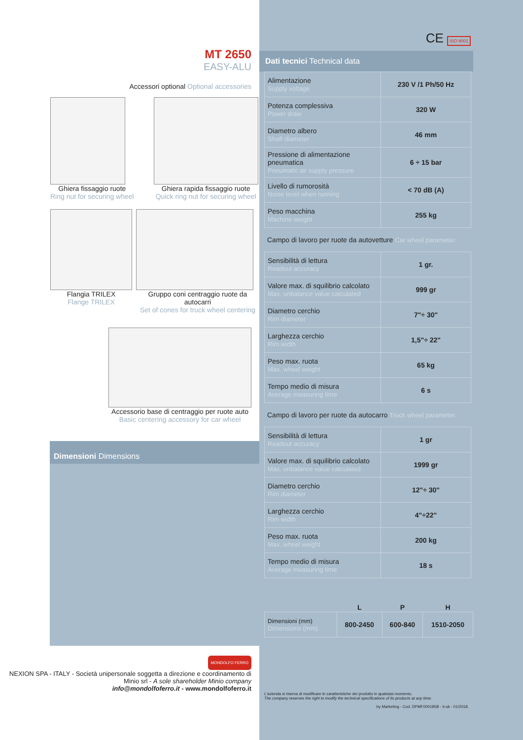MT 2650
EASY-ALU
Accessori optional Optional accessories
Ghiera fissaggio ruote
Ring nut for securing wheel
Ghiera rapida fissaggio ruote
Quick ring nut for securing wheel
Flangia TRILEX
Flange TRILEX
Gruppo coni centraggio ruote da autocarri
Set of cones for truck wheel centering
Accessorio base di centraggio per ruote auto
Basic centering accessory for car wheel
Dimensioni Dimensions
MONDOLFO FERRO
NEXION SPA - ITALY - Società unipersonale soggetta a direzione e coordinamento di Minio srl - A sole shareholder Minio company
info@mondolfoferro.it - www.mondolfoferro.it
CE ISO 9001
Dati tecnici Technical data
| Alimentazione Supply voltage | 230 V /1 Ph/50 Hz |
| Potenza complessiva Power draw | 320 W |
| Diametro albero Shaft diameter | 46 mm |
| Pressione di alimentazione pneumatica Pneumatic air supply pressure | 6 ÷ 15 bar |
| Livello di rumorosità Noise level when running | < 70 dB (A) |
| Peso macchina Machine weight | 255 kg |
Campo di lavoro per ruote da autovetture Car wheel parameter:
| Sensibilità di lettura Readout accuracy | 1 gr. |
| Valore max. di squilibrio calcolato Max. unbalance value calculated | 999 gr |
| Diametro cerchio Rim diameter | 7"÷ 30" |
| Larghezza cerchio Rim width | 1,5"÷ 22" |
| Peso max. ruota Max. wheel weight | 65 kg |
| Tempo medio di misura Average measuring time | 6 s |
Campo di lavoro per ruote da autocarro Truck wheel parameter:
| Sensibilità di lettura Readout accuracy | 1 gr |
| Valore max. di squilibrio calcolato Max. unbalance value calculated | 1999 gr |
| Diametro cerchio Rim diameter | 12"÷ 30" |
| Larghezza cerchio Rim width | 4"÷22" |
| Peso max. ruota Max. wheel weight | 200 kg |
| Tempo medio di misura Average measuring time | 18 s |
| | L | P | H |
| --- | --- | --- | --- |
| Dimensioni (mm) Dimensions (mm) | 800-2450 | 600-840 | 1510-2050 |
L'azienda si riserva di modificare le caratteristiche dei prodotto in qualsiasi momento.
The company reserves the right to modify the technical specifications of its products at any time.
by Marketing - Cod. DPMF000185B - it-uk - 01/2018.